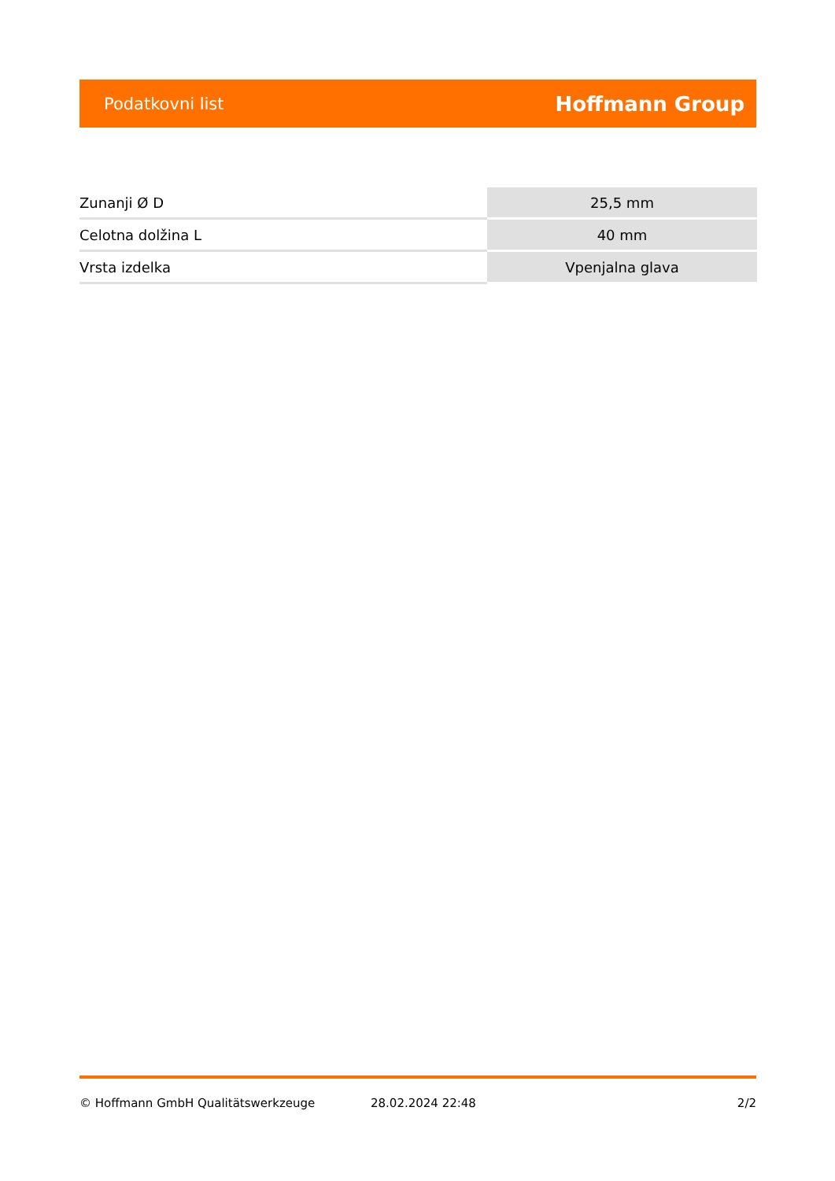Podatkovni list Hoffmann Group
| Zunanji Ø D | 25,5 mm |
| Celotna dolžina L | 40 mm |
| Vrsta izdelka | Vpenjalna glava |
© Hoffmann GmbH Qualitätswerkzeuge 28.02.2024 22:48 2/2